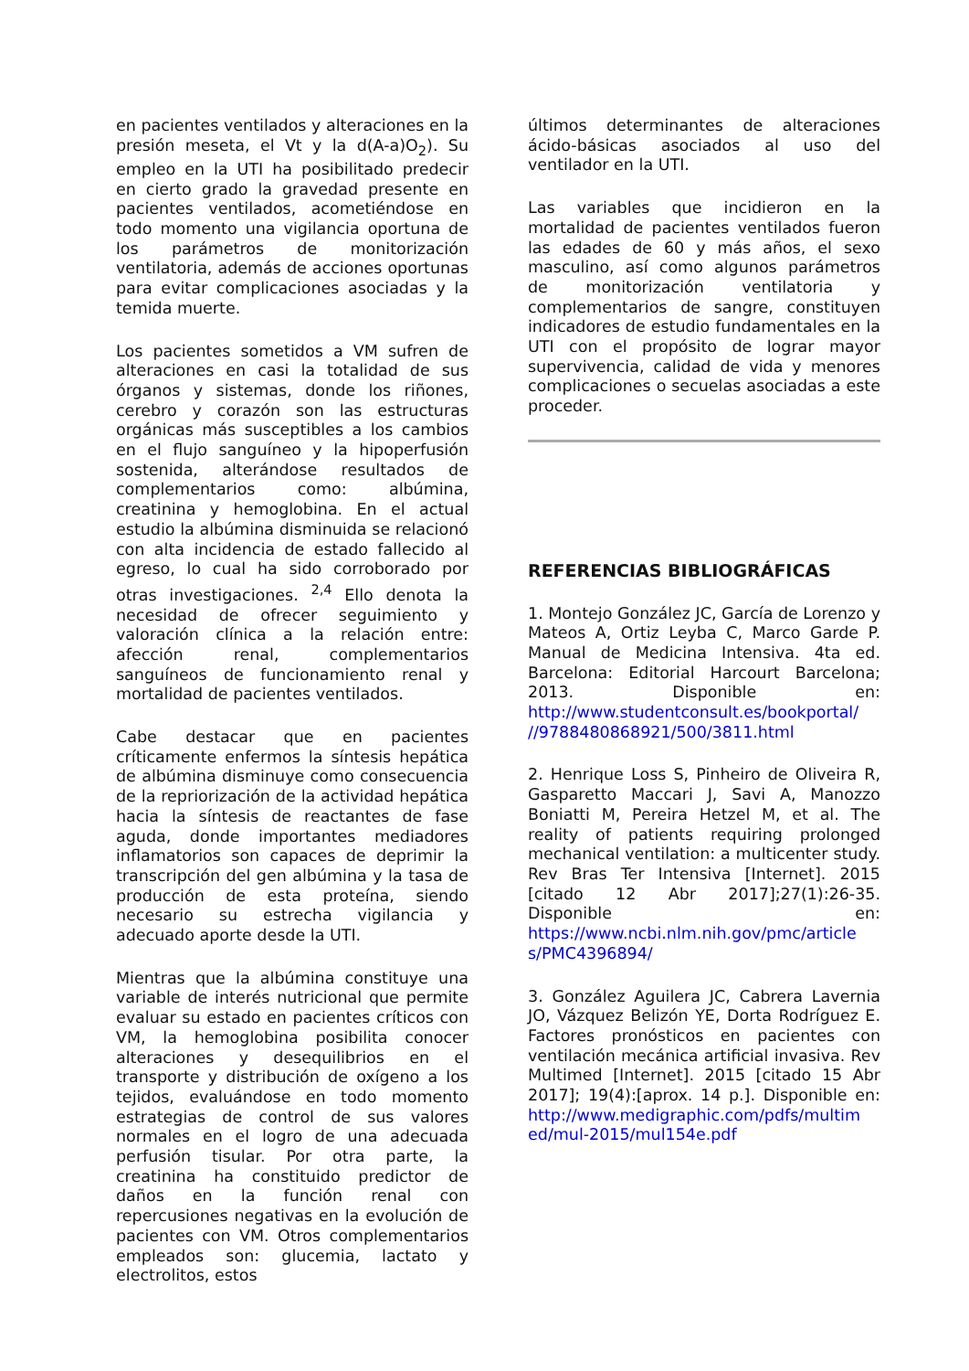en pacientes ventilados y alteraciones en la presión meseta, el Vt y la d(A-a)O<sub>2</sub>). Su empleo en la UTI ha posibilitado predecir en cierto grado la gravedad presente en pacientes ventilados, acometiéndose en todo momento una vigilancia oportuna de los parámetros de monitorización ventilatoria, además de acciones oportunas para evitar complicaciones asociadas y la temida muerte.
Los pacientes sometidos a VM sufren de alteraciones en casi la totalidad de sus órganos y sistemas, donde los riñones, cerebro y corazón son las estructuras orgánicas más susceptibles a los cambios en el flujo sanguíneo y la hipoperfusión sostenida, alterándose resultados de complementarios como: albúmina, creatinina y hemoglobina. En el actual estudio la albúmina disminuida se relacionó con alta incidencia de estado fallecido al egreso, lo cual ha sido corroborado por otras investigaciones. <sup>2,4</sup> Ello denota la necesidad de ofrecer seguimiento y valoración clínica a la relación entre: afección renal, complementarios sanguíneos de funcionamiento renal y mortalidad de pacientes ventilados.
Cabe destacar que en pacientes críticamente enfermos la síntesis hepática de albúmina disminuye como consecuencia de la repriorización de la actividad hepática hacia la síntesis de reactantes de fase aguda, donde importantes mediadores inflamatorios son capaces de deprimir la transcripción del gen albúmina y la tasa de producción de esta proteína, siendo necesario su estrecha vigilancia y adecuado aporte desde la UTI.
Mientras que la albúmina constituye una variable de interés nutricional que permite evaluar su estado en pacientes críticos con VM, la hemoglobina posibilita conocer alteraciones y desequilibrios en el transporte y distribución de oxígeno a los tejidos, evaluándose en todo momento estrategias de control de sus valores normales en el logro de una adecuada perfusión tisular. Por otra parte, la creatinina ha constituido predictor de daños en la función renal con repercusiones negativas en la evolución de pacientes con VM. Otros complementarios empleados son: glucemia, lactato y electrolitos, estos
últimos determinantes de alteraciones ácido-básicas asociados al uso del ventilador en la UTI.
Las variables que incidieron en la mortalidad de pacientes ventilados fueron las edades de 60 y más años, el sexo masculino, así como algunos parámetros de monitorización ventilatoria y complementarios de sangre, constituyen indicadores de estudio fundamentales en la UTI con el propósito de lograr mayor supervivencia, calidad de vida y menores complicaciones o secuelas asociadas a este proceder.
REFERENCIAS BIBLIOGRÁFICAS
1. Montejo González JC, García de Lorenzo y Mateos A, Ortiz Leyba C, Marco Garde P. Manual de Medicina Intensiva. 4ta ed. Barcelona: Editorial Harcourt Barcelona; 2013. Disponible en: http://www.studentconsult.es/bookportal/ //9788480868921/500/3811.html
2. Henrique Loss S, Pinheiro de Oliveira R, Gasparetto Maccari J, Savi A, Manozzo Boniatti M, Pereira Hetzel M, et al. The reality of patients requiring prolonged mechanical ventilation: a multicenter study. Rev Bras Ter Intensiva [Internet]. 2015 [citado 12 Abr 2017];27(1):26-35. Disponible en: https://www.ncbi.nlm.nih.gov/pmc/article s/PMC4396894/
3. González Aguilera JC, Cabrera Lavernia JO, Vázquez Belizón YE, Dorta Rodríguez E. Factores pronósticos en pacientes con ventilación mecánica artificial invasiva. Rev Multimed [Internet]. 2015 [citado 15 Abr 2017]; 19(4):[aprox. 14 p.]. Disponible en: http://www.medigraphic.com/pdfs/multim ed/mul-2015/mul154e.pdf